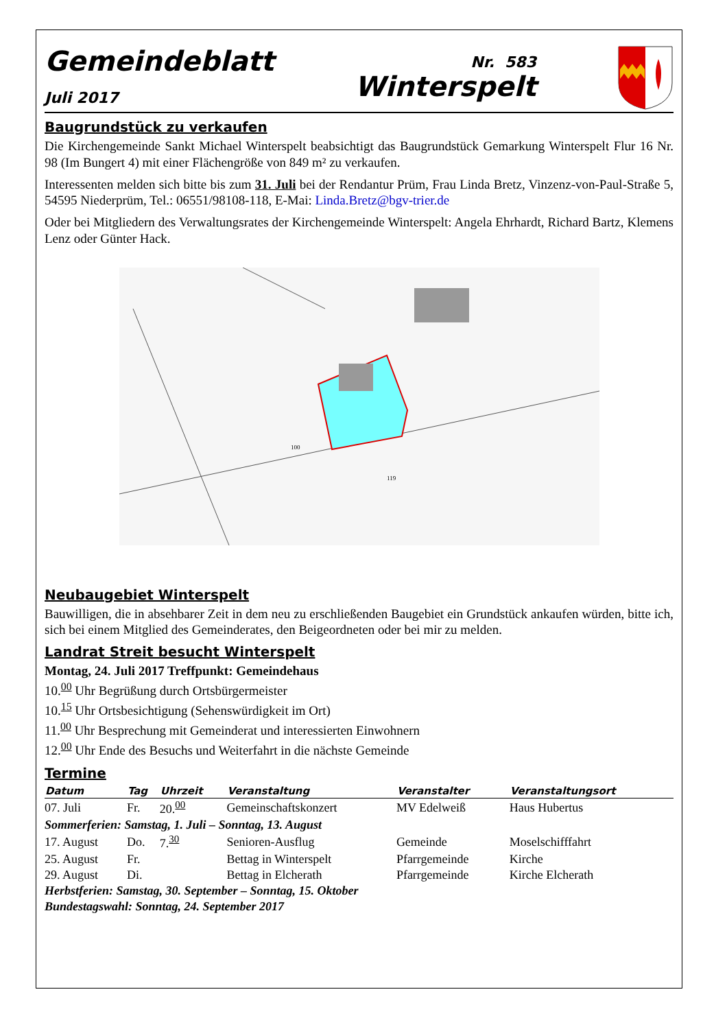Gemeindeblatt
Juli 2017
Nr. 583
Winterspelt
Baugrundstück zu verkaufen
Die Kirchengemeinde Sankt Michael Winterspelt beabsichtigt das Baugrundstück Gemarkung Winterspelt Flur 16 Nr. 98 (Im Bungert 4) mit einer Flächengröße von 849 m² zu verkaufen.
Interessenten melden sich bitte bis zum 31. Juli bei der Rendantur Prüm, Frau Linda Bretz, Vinzenz-von-Paul-Straße 5, 54595 Niederprüm, Tel.: 06551/98108-118, E-Mai: Linda.Bretz@bgv-trier.de
Oder bei Mitgliedern des Verwaltungsrates der Kirchengemeinde Winterspelt: Angela Ehrhardt, Richard Bartz, Klemens Lenz oder Günter Hack.
100
119
Neubaugebiet Winterspelt
Bauwilligen, die in absehbarer Zeit in dem neu zu erschließenden Baugebiet ein Grundstück ankaufen würden, bitte ich, sich bei einem Mitglied des Gemeinderates, den Beigeordneten oder bei mir zu melden.
Landrat Streit besucht Winterspelt
Montag, 24. Juli 2017 Treffpunkt: Gemeindehaus
10.<sup>00</sup> Uhr Begrüßung durch Ortsbürgermeister
10.<sup>15</sup> Uhr Ortsbesichtigung (Sehenswürdigkeit im Ort)
11.<sup>00</sup> Uhr Besprechung mit Gemeinderat und interessierten Einwohnern
12.<sup>00</sup> Uhr Ende des Besuchs und Weiterfahrt in die nächste Gemeinde
Termine
| Datum | Tag | Uhrzeit | Veranstaltung | Veranstalter | Veranstaltungsort |
| --- | --- | --- | --- | --- | --- |
| 07. Juli | Fr. | 20.<sup>00</sup> | Gemeinschaftskonzert | MV Edelweiß | Haus Hubertus |
| Sommerferien: Samstag, 1. Juli – Sonntag, 13. August | | | | | |
| 17. August | Do. | 7.<sup>30</sup> | Senioren-Ausflug | Gemeinde | Moselschifffahrt |
| 25. August | Fr. | | Bettag in Winterspelt | Pfarrgemeinde | Kirche |
| 29. August | Di. | | Bettag in Elcherath | Pfarrgemeinde | Kirche Elcherath |
| Herbstferien: Samstag, 30. September – Sonntag, 15. Oktober | | | | | |
| Bundestagswahl: Sonntag, 24. September 2017 | | | | | |